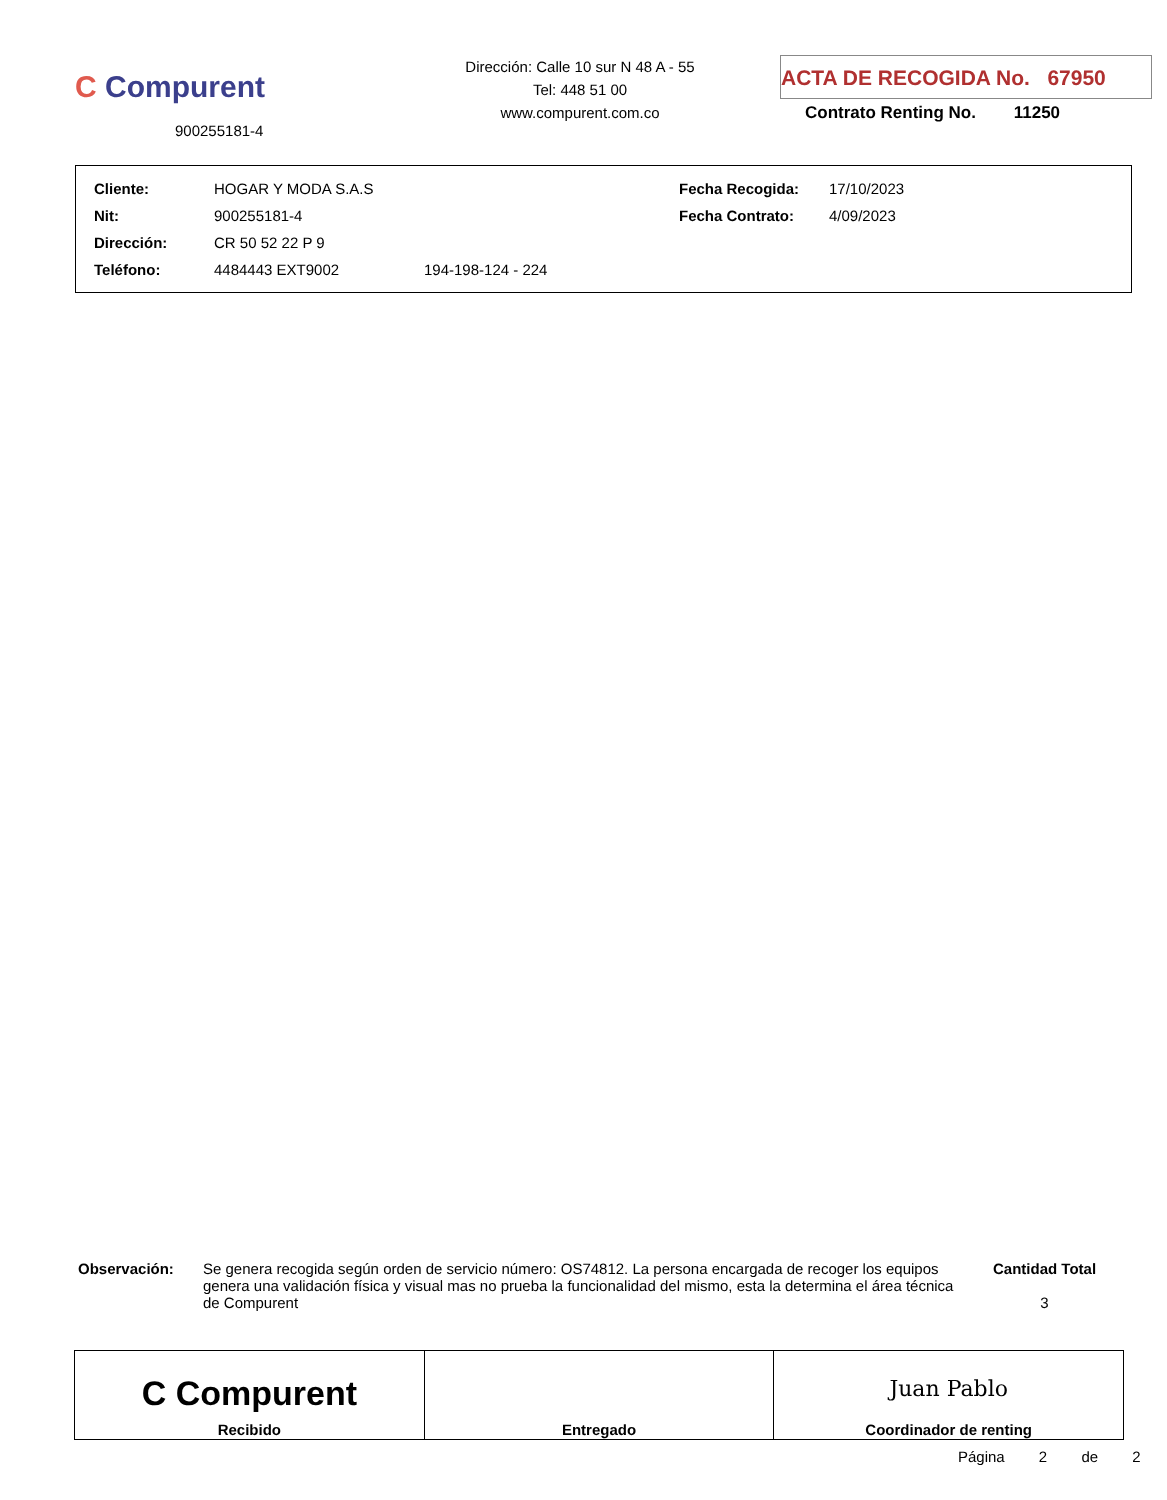C Compurent
900255181-4
Dirección: Calle 10 sur N 48 A - 55
Tel: 448 51 00
www.compurent.com.co
ACTA DE RECOGIDA No. 67950
Contrato Renting No. 11250
| Cliente: | HOGAR Y MODA S.A.S | | Fecha Recogida: | 17/10/2023 |
| Nit: | 900255181-4 | | Fecha Contrato: | 4/09/2023 |
| Dirección: | CR 50 52 22 P 9 | | | |
| Teléfono: | 4484443 EXT9002 | 194-198-124 - 224 | | |
Observación: Se genera recogida según orden de servicio número: OS74812. La persona encargada de recoger los equipos genera una validación física y visual mas no prueba la funcionalidad del mismo, esta la determina el área técnica de Compurent
Cantidad Total
3
| C Compurent Recibido | Entregado | Juan Pablo Coordinador de renting |
Página 2 de 2